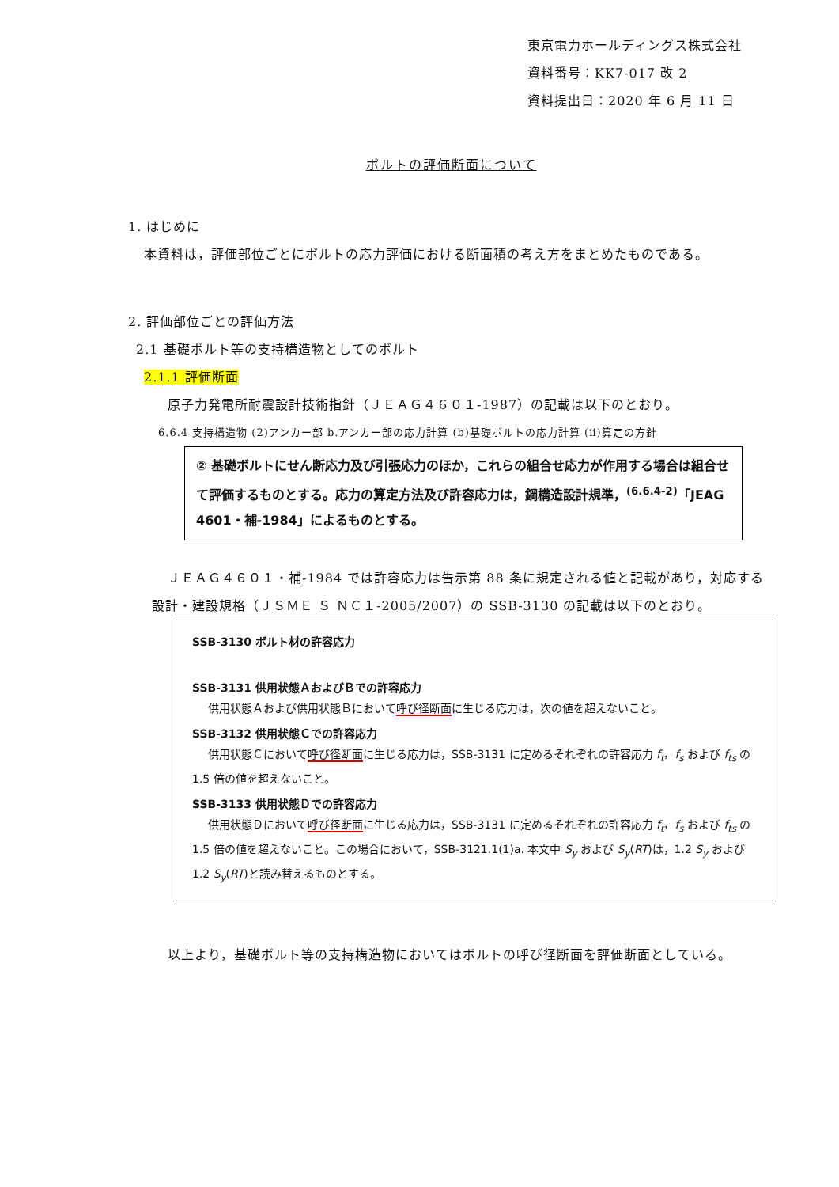東京電力ホールディングス株式会社
資料番号：KK7-017 改 2
資料提出日：2020 年 6 月 11 日
ボルトの評価断面について
1. はじめに
本資料は，評価部位ごとにボルトの応力評価における断面積の考え方をまとめたものである。
2. 評価部位ごとの評価方法
2.1 基礎ボルト等の支持構造物としてのボルト
2.1.1 評価断面
原子力発電所耐震設計技術指針（ＪＥＡＧ４６０１-1987）の記載は以下のとおり。
6.6.4 支持構造物 (2)アンカー部 b.アンカー部の応力計算 (b)基礎ボルトの応力計算 (ⅱ)算定の方針
② 基礎ボルトにせん断応力及び引張応力のほか，これらの組合せ応力が作用する場合は組合せて評価するものとする。応力の算定方法及び許容応力は，鋼構造設計規準，<sup>(6.6.4-2)</sup>「JEAG 4601・補-1984」によるものとする。
ＪＥＡＧ４６０１・補-1984 では許容応力は告示第 88 条に規定される値と記載があり，対応する設計・建設規格（ＪＳＭＥ Ｓ ＮＣ１-2005/2007）の SSB-3130 の記載は以下のとおり。
SSB-3130 ボルト材の許容応力
SSB-3131 供用状態ＡおよびＢでの許容応力
供用状態Ａおよび供用状態Ｂにおいて呼び径断面に生じる応力は，次の値を超えないこと。
SSB-3132 供用状態Ｃでの許容応力
供用状態Ｃにおいて呼び径断面に生じる応力は，SSB-3131 に定めるそれぞれの許容応力 f<sub>t</sub>，f<sub>s</sub> および f<sub>ts</sub> の 1.5 倍の値を超えないこと。
SSB-3133 供用状態Ｄでの許容応力
供用状態Ｄにおいて呼び径断面に生じる応力は，SSB-3131 に定めるそれぞれの許容応力 f<sub>t</sub>，f<sub>s</sub> および f<sub>ts</sub> の 1.5 倍の値を超えないこと。この場合において，SSB-3121.1(1)a. 本文中 S<sub>y</sub> および S<sub>y</sub>(RT)は，1.2 S<sub>y</sub> および 1.2 S<sub>y</sub>(RT)と読み替えるものとする。
以上より，基礎ボルト等の支持構造物においてはボルトの呼び径断面を評価断面としている。